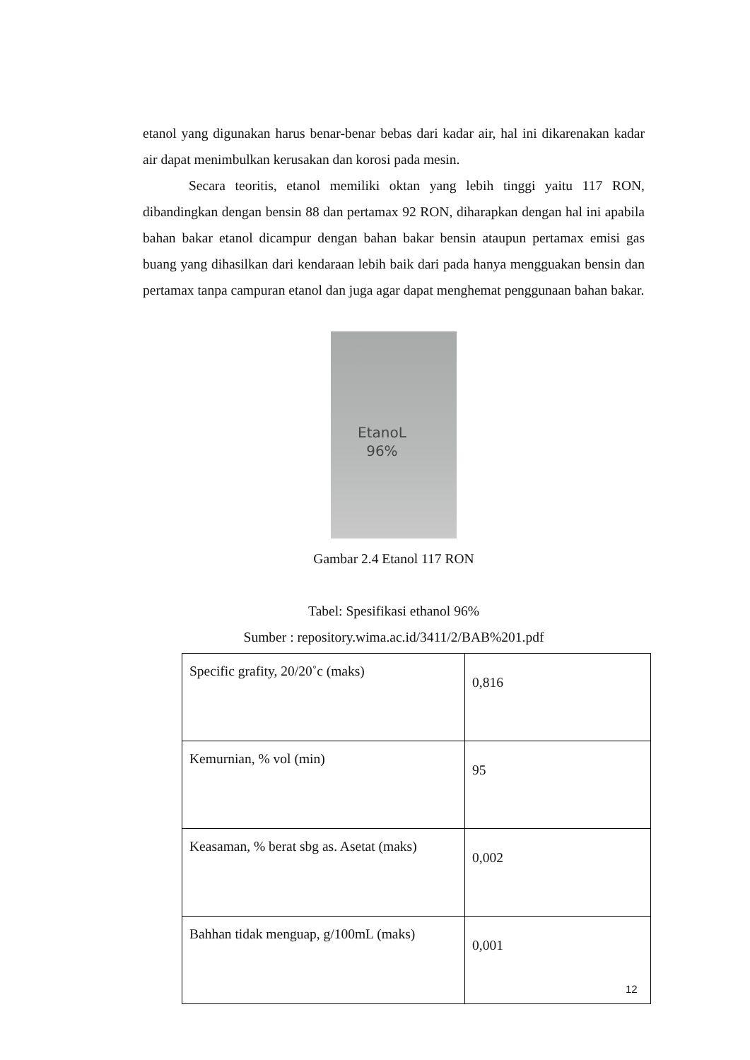etanol yang digunakan harus benar-benar bebas dari kadar air, hal ini dikarenakan kadar air dapat menimbulkan kerusakan dan korosi pada mesin.
Secara teoritis, etanol memiliki oktan yang lebih tinggi yaitu 117 RON, dibandingkan dengan bensin 88 dan pertamax 92 RON, diharapkan dengan hal ini apabila bahan bakar etanol dicampur dengan bahan bakar bensin ataupun pertamax emisi gas buang yang dihasilkan dari kendaraan lebih baik dari pada hanya mengguakan bensin dan pertamax tanpa campuran etanol dan juga agar dapat menghemat penggunaan bahan bakar.
EtanoL
96%
Gambar 2.4 Etanol 117 RON
Tabel: Spesifikasi ethanol 96%
Sumber : repository.wima.ac.id/3411/2/BAB%201.pdf
| Specific grafity, 20/20˚c (maks) | 0,816 |
| Kemurnian, % vol (min) | 95 |
| Keasaman, % berat sbg as. Asetat (maks) | 0,002 |
| Bahhan tidak menguap, g/100mL (maks) | 0,001 |
12